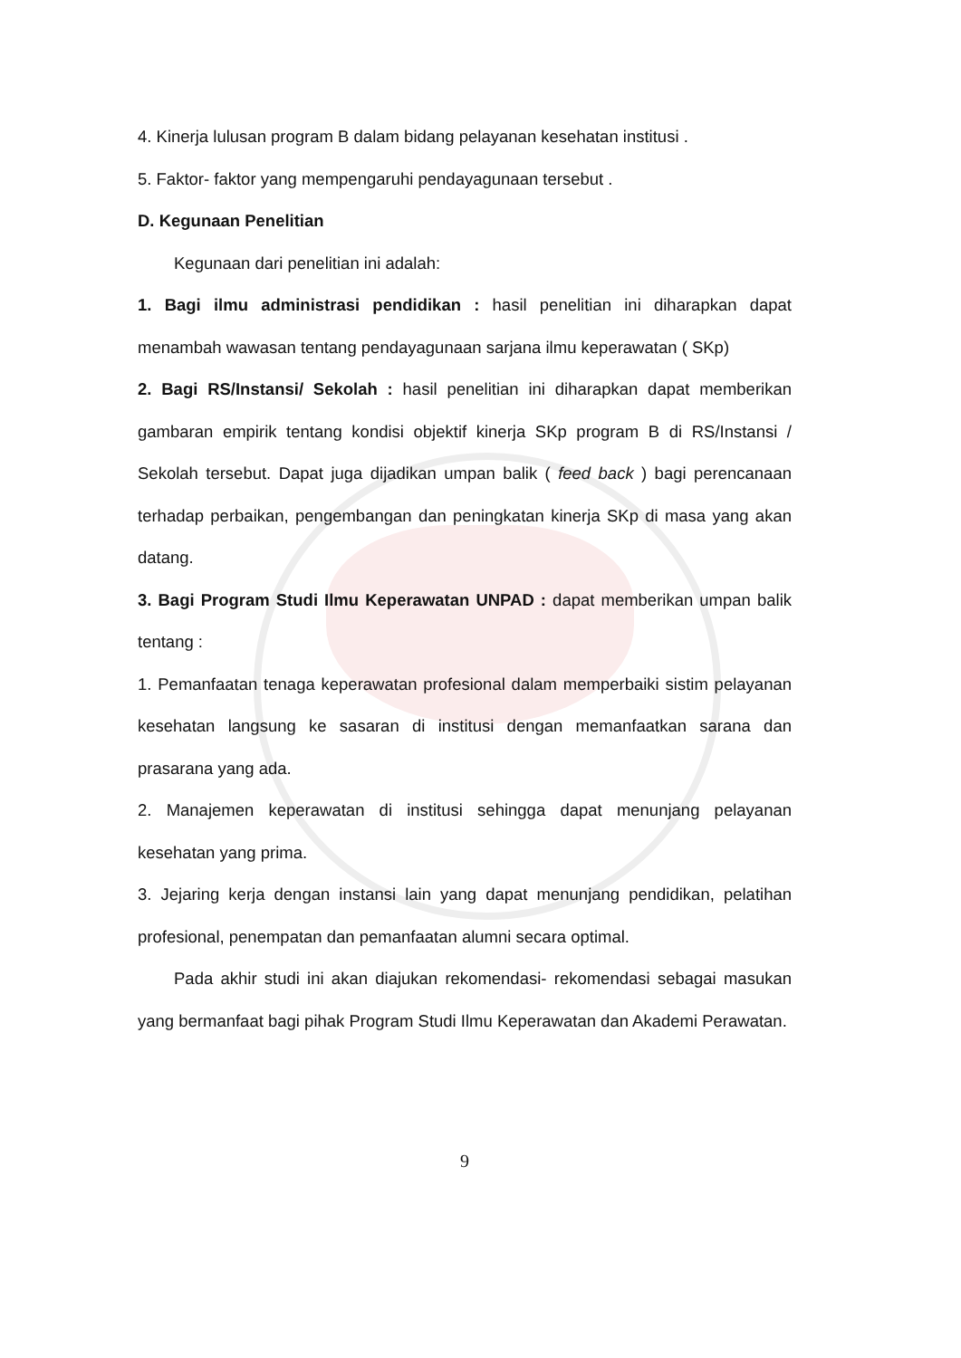4. Kinerja lulusan program B dalam bidang pelayanan kesehatan institusi .
5. Faktor- faktor yang mempengaruhi pendayagunaan tersebut .
D. Kegunaan Penelitian
Kegunaan dari penelitian ini adalah:
1. Bagi ilmu administrasi pendidikan : hasil penelitian ini diharapkan dapat menambah wawasan tentang pendayagunaan sarjana ilmu keperawatan ( SKp)
2. Bagi RS/Instansi/ Sekolah : hasil penelitian ini diharapkan dapat memberikan gambaran empirik tentang kondisi objektif kinerja SKp program B di RS/Instansi / Sekolah tersebut. Dapat juga dijadikan umpan balik ( feed back ) bagi perencanaan terhadap perbaikan, pengembangan dan peningkatan kinerja SKp di masa yang akan datang.
3. Bagi Program Studi Ilmu Keperawatan UNPAD : dapat memberikan umpan balik tentang :
1. Pemanfaatan tenaga keperawatan profesional dalam memperbaiki sistim pelayanan kesehatan langsung ke sasaran di institusi dengan memanfaatkan sarana dan prasarana yang ada.
2. Manajemen keperawatan di institusi sehingga dapat menunjang pelayanan kesehatan yang prima.
3. Jejaring kerja dengan instansi lain yang dapat menunjang pendidikan, pelatihan profesional, penempatan dan pemanfaatan alumni secara optimal.
Pada akhir studi ini akan diajukan rekomendasi- rekomendasi sebagai masukan yang bermanfaat bagi pihak Program Studi Ilmu Keperawatan dan Akademi Perawatan.
9